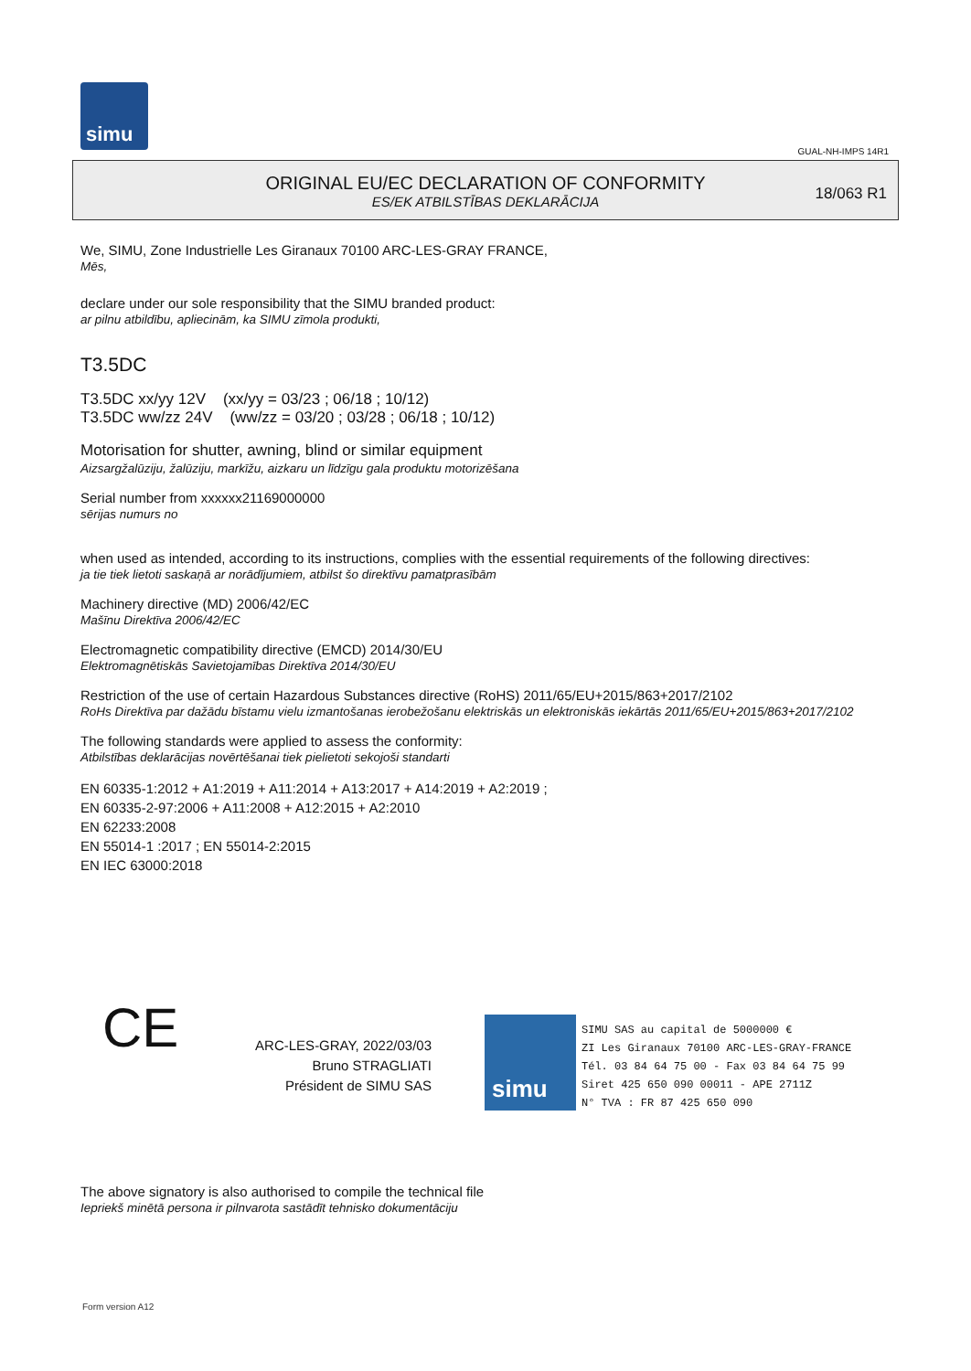simu
GUAL-NH-IMPS 14R1
ORIGINAL EU/EC DECLARATION OF CONFORMITY
ES/EK ATBILSTĪBAS DEKLARĀCIJA
18/063 R1
We, SIMU, Zone Industrielle Les Giranaux 70100 ARC-LES-GRAY FRANCE,
Mēs,
declare under our sole responsibility that the SIMU branded product:
ar pilnu atbildību, apliecinām, ka SIMU zīmola produkti,
T3.5DC
T3.5DC xx/yy 12V (xx/yy = 03/23 ; 06/18 ; 10/12)
T3.5DC ww/zz 24V (ww/zz = 03/20 ; 03/28 ; 06/18 ; 10/12)
Motorisation for shutter, awning, blind or similar equipment
Aizsargžalūziju, žalūziju, markīžu, aizkaru un līdzīgu gala produktu motorizēšana
Serial number from xxxxxx21169000000
sērijas numurs no
when used as intended, according to its instructions, complies with the essential requirements of the following directives:
ja tie tiek lietoti saskaņā ar norādījumiem, atbilst šo direktīvu pamatprasībām
Machinery directive (MD) 2006/42/EC
Mašīnu Direktīva 2006/42/EC
Electromagnetic compatibility directive (EMCD) 2014/30/EU
Elektromagnētiskās Savietojamības Direktīva 2014/30/EU
Restriction of the use of certain Hazardous Substances directive (RoHS) 2011/65/EU+2015/863+2017/2102
RoHs Direktīva par dažādu bīstamu vielu izmantošanas ierobežošanu elektriskās un elektroniskās iekārtās 2011/65/EU+2015/863+2017/2102
The following standards were applied to assess the conformity:
Atbilstības deklarācijas novērtēšanai tiek pielietoti sekojoši standarti
EN 60335-1:2012 + A1:2019 + A11:2014 + A13:2017 + A14:2019 + A2:2019 ;
EN 60335-2-97:2006 + A11:2008 + A12:2015 + A2:2010
EN 62233:2008
EN 55014-1 :2017 ; EN 55014-2:2015
EN IEC 63000:2018
CE
ARC-LES-GRAY, 2022/03/03
Bruno STRAGLIATI
Président de SIMU SAS
simu
SIMU SAS au capital de 5000000 €
ZI Les Giranaux 70100 ARC-LES-GRAY-FRANCE
Tél. 03 84 64 75 00 - Fax 03 84 64 75 99
Siret 425 650 090 00011 - APE 2711Z
N° TVA : FR 87 425 650 090
The above signatory is also authorised to compile the technical file
Iepriekš minētā persona ir pilnvarota sastādīt tehnisko dokumentāciju
Form version A12